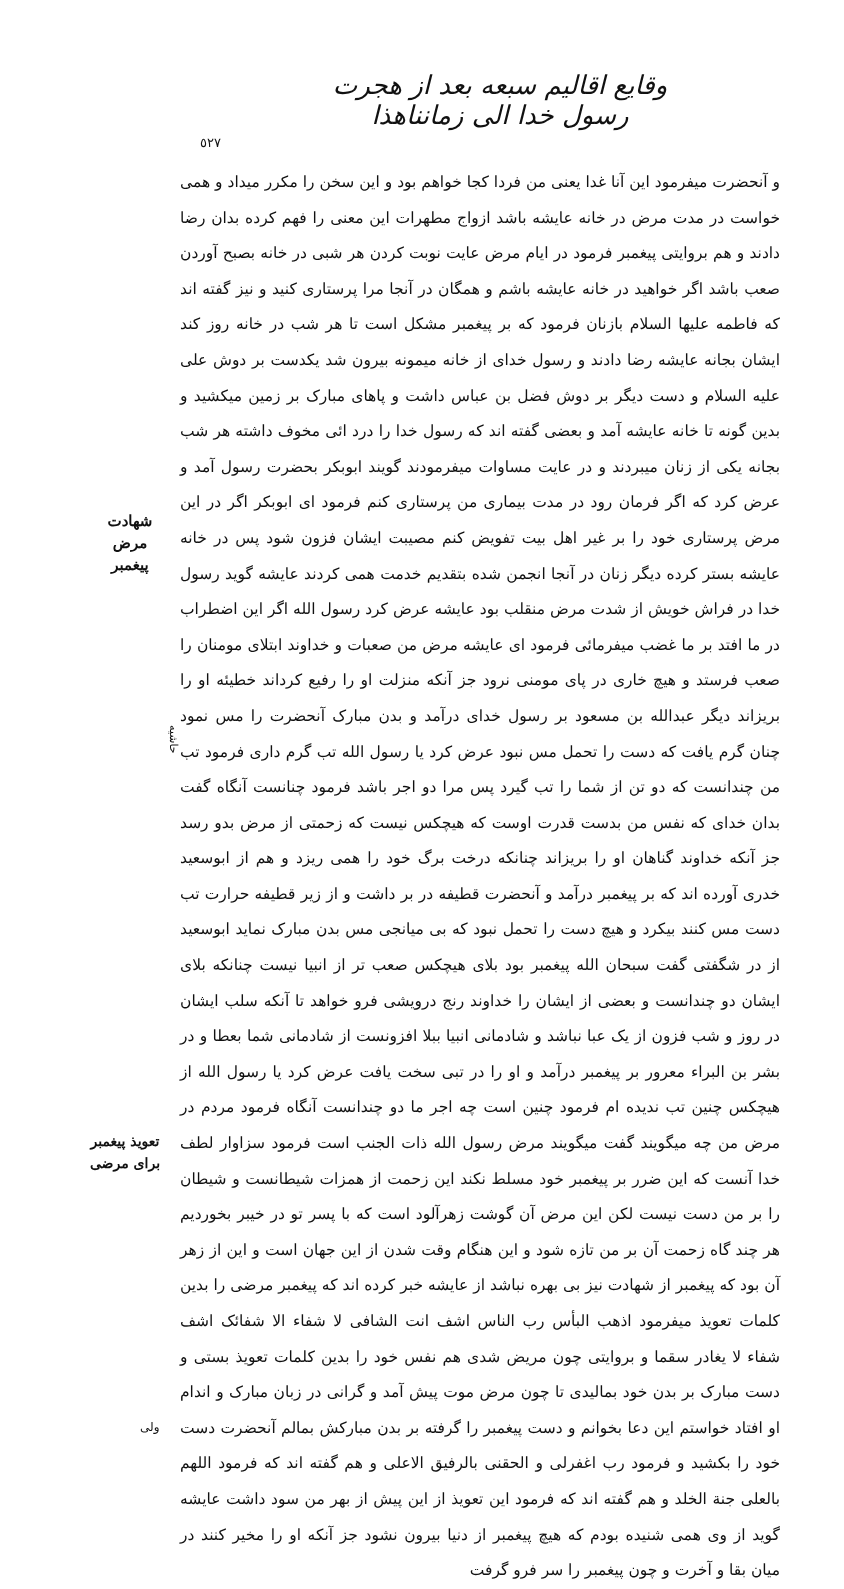وقایع اقالیم سبعه بعد از هجرت رسول خدا الی زمانناهذا
٥٢٧
شهادت مرض پیغمبر
حاشیه
و آنحضرت میفرمود این آنا غدا یعنی من فردا کجا خواهم بود و این سخن را مکرر میداد و همی خواست در مدت مرض در خانه عایشه باشد ازواج مطهرات این معنی را فهم کرده بدان رضا دادند و هم بروایتی پیغمبر فرمود در ایام مرض عایت نوبت کردن هر شبی در خانه بصبح آوردن صعب باشد اگر خواهید در خانه عایشه باشم و همگان در آنجا مرا پرستاری کنید و نیز گفته اند که فاطمه علیها السلام بازنان فرمود که بر پیغمبر مشکل است تا هر شب در خانه روز کند ایشان بجانه عایشه رضا دادند و رسول خدای از خانه میمونه بیرون شد یکدست بر دوش علی علیه السلام و دست دیگر بر دوش فضل بن عباس داشت و پاهای مبارک بر زمین میکشید و بدین گونه تا خانه عایشه آمد و بعضی گفته اند که رسول خدا را درد ائی مخوف داشته هر شب بجانه یکی از زنان میبردند و در عایت مساوات میفرمودند گویند ابوبکر بحضرت رسول آمد و عرض کرد که اگر فرمان رود در مدت بیماری من پرستاری کنم فرمود ای ابوبکر اگر در این مرض پرستاری خود را بر غیر اهل بیت تفویض کنم مصیبت ایشان فزون شود پس در خانه عایشه بستر کرده دیگر زنان در آنجا انجمن شده بتقدیم خدمت همی کردند عایشه گوید رسول خدا در فراش خویش از شدت مرض منقلب بود عایشه عرض کرد رسول الله اگر این اضطراب در ما افتد بر ما غضب میفرمائی فرمود ای عایشه مرض من صعبات و خداوند ابتلای مومنان را صعب فرستد و هیچ خاری در پای مومنی نرود جز آنکه منزلت او را رفیع کرداند خطیئه او را بریزاند دیگر عبدالله بن مسعود بر رسول خدای درآمد و بدن مبارک آنحضرت را مس نمود چنان گرم یافت که دست را تحمل مس نبود عرض کرد یا رسول الله تب گرم داری فرمود تب من چندانست که دو تن از شما را تب گیرد پس مرا دو اجر باشد فرمود چنانست آنگاه گفت بدان خدای که نفس من بدست قدرت اوست که هیچکس نیست که زحمتی از مرض بدو رسد جز آنکه خداوند گناهان او را بریزاند چنانکه درخت برگ خود را همی ریزد و هم از ابوسعید خدری آورده اند که بر پیغمبر درآمد و آنحضرت قطیفه در بر داشت و از زیر قطیفه حرارت تب دست مس کنند بیکرد و هیچ دست را تحمل نبود که بی میانجی مس بدن مبارک نماید ابوسعید از در شگفتی گفت سبحان الله پیغمبر بود بلای هیچکس صعب تر از انبیا نیست چنانکه بلای ایشان دو چندانست و بعضی از ایشان را خداوند رنج درویشی فرو خواهد تا آنکه سلب ایشان در روز و شب فزون از یک عبا نباشد و شادمانی انبیا ببلا افزونست از شادمانی شما بعطا و در بشر بن البراء معرور بر پیغمبر درآمد و او را در تبی سخت یافت عرض کرد یا رسول الله از هیچکس چنین تب ندیده ام فرمود چنین است چه اجر ما دو چندانست آنگاه فرمود مردم در مرض من چه میگویند گفت میگویند مرض رسول الله ذات الجنب است فرمود سزاوار لطف خدا آنست که این ضرر بر پیغمبر خود مسلط نکند این زحمت از همزات شیطانست و شیطان را بر من دست نیست لکن این مرض آن گوشت زهرآلود است که با پسر تو در خیبر بخوردیم هر چند گاه زحمت آن بر من تازه شود و این هنگام وقت شدن از این جهان است و این از زهر آن بود که پیغمبر از شهادت نیز بی بهره نباشد از عایشه خبر کرده اند که پیغمبر مرضی را بدین کلمات تعویذ میفرمود اذهب البأس رب الناس اشف انت الشافی لا شفاء الا شفائک اشف شفاء لا یغادر سقما و بروایتی چون مریض شدی هم نفس خود را بدین کلمات تعویذ بستی و دست مبارک بر بدن خود بمالیدی تا چون مرض موت پیش آمد و گرانی در زبان مبارک و اندام او افتاد خواستم این دعا بخوانم و دست پیغمبر را گرفته بر بدن مبارکش بمالم آنحضرت دست خود را بکشید و فرمود رب اغفرلی و الحقنی بالرفیق الاعلی و هم گفته اند که فرمود اللهم بالعلی جنة الخلد و هم گفته اند که فرمود این تعویذ از این پیش از بهر من سود داشت عایشه گوید از وی همی شنیده بودم که هیچ پیغمبر از دنیا بیرون نشود جز آنکه او را مخیر کنند در میان بقا و آخرت و چون پیغمبر را سر فرو گرفت
تعویذ پیغمبر برای مرضی
ولی